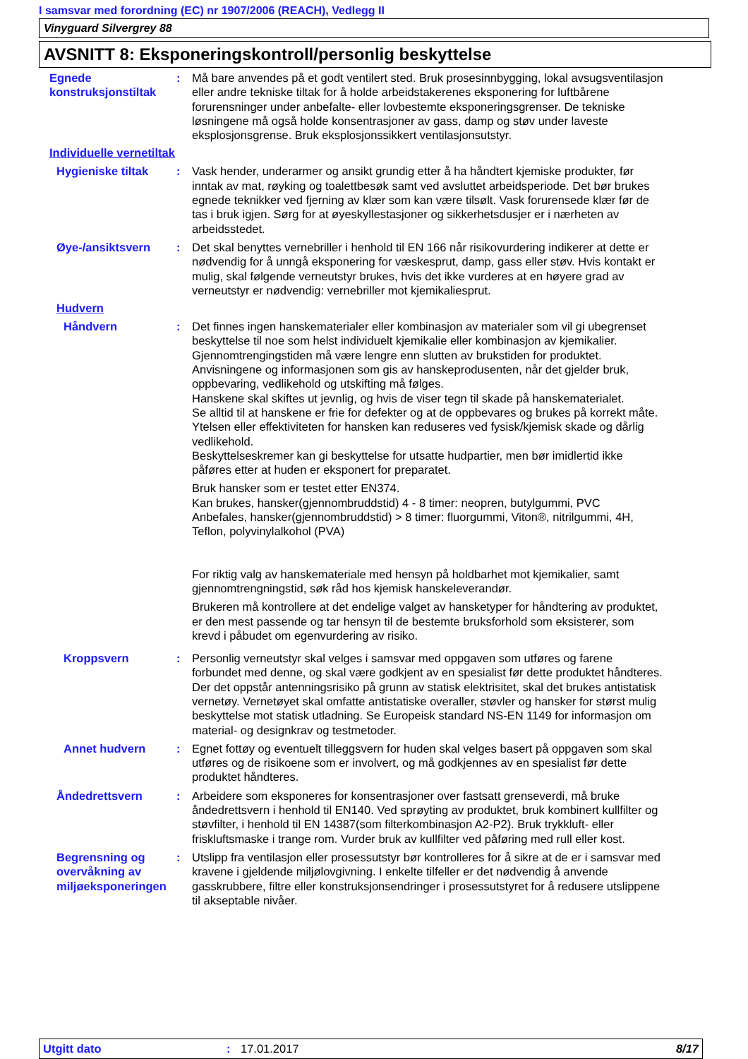I samsvar med forordning (EC) nr 1907/2006 (REACH), Vedlegg II
Vinyguard Silvergrey 88
AVSNITT 8: Eksponeringskontroll/personlig beskyttelse
Egnede konstruksjonstiltak
: Må bare anvendes på et godt ventilert sted. Bruk prosesinnbygging, lokal avsugsventilasjon eller andre tekniske tiltak for å holde arbeidstakerenes eksponering for luftbårene forurensninger under anbefalte- eller lovbestemte eksponeringsgrenser. De tekniske løsningene må også holde konsentrasjoner av gass, damp og støv under laveste eksplosjonsgrense. Bruk eksplosjonssikkert ventilasjonsutstyr.
Individuelle vernetiltak
Hygieniske tiltak : Vask hender, underarmer og ansikt grundig etter å ha håndtert kjemiske produkter, før inntak av mat, røyking og toalettbesøk samt ved avsluttet arbeidsperiode. Det bør brukes egnede teknikker ved fjerning av klær som kan være tilsølt. Vask forurensede klær før de tas i bruk igjen. Sørg for at øyeskyllestasjoner og sikkerhetsdusjer er i nærheten av arbeidsstedet.
Øye-/ansiktsvern : Det skal benyttes vernebriller i henhold til EN 166 når risikovurdering indikerer at dette er nødvendig for å unngå eksponering for væskesprut, damp, gass eller støv. Hvis kontakt er mulig, skal følgende verneutstyr brukes, hvis det ikke vurderes at en høyere grad av verneutstyr er nødvendig: vernebriller mot kjemikaliesprut.
Hudvern
Håndvern : Det finnes ingen hanskematerialer eller kombinasjon av materialer som vil gi ubegrenset beskyttelse til noe som helst individuelt kjemikalie eller kombinasjon av kjemikalier.
Gjennomtrengingstiden må være lengre enn slutten av brukstiden for produktet.
Anvisningene og informasjonen som gis av hanskeprodusenten, når det gjelder bruk, oppbevaring, vedlikehold og utskifting må følges.
Hanskene skal skiftes ut jevnlig, og hvis de viser tegn til skade på hanskematerialet.
Se alltid til at hanskene er frie for defekter og at de oppbevares og brukes på korrekt måte.
Ytelsen eller effektiviteten for hansken kan reduseres ved fysisk/kjemisk skade og dårlig vedlikehold.
Beskyttelseskremer kan gi beskyttelse for utsatte hudpartier, men bør imidlertid ikke påføres etter at huden er eksponert for preparatet.
Bruk hansker som er testet etter EN374.
Kan brukes, hansker(gjennombruddstid) 4 - 8 timer: neopren, butylgummi, PVC
Anbefales, hansker(gjennombruddstid) > 8 timer: fluorgummi, Viton®, nitrilgummi, 4H, Teflon, polyvinylalkohol (PVA)
For riktig valg av hanskemateriale med hensyn på holdbarhet mot kjemikalier, samt gjennomtrengningstid, søk råd hos kjemisk hanskeleverandør.
Brukeren må kontrollere at det endelige valget av hansketyper for håndtering av produktet, er den mest passende og tar hensyn til de bestemte bruksforhold som eksisterer, som krevd i påbudet om egenvurdering av risiko.
Kroppsvern : Personlig verneutstyr skal velges i samsvar med oppgaven som utføres og farene forbundet med denne, og skal være godkjent av en spesialist før dette produktet håndteres. Der det oppstår antenningsrisiko på grunn av statisk elektrisitet, skal det brukes antistatisk vernetøy. Vernetøyet skal omfatte antistatiske overaller, støvler og hansker for størst mulig beskyttelse mot statisk utladning. Se Europeisk standard NS-EN 1149 for informasjon om material- og designkrav og testmetoder.
Annet hudvern : Egnet fottøy og eventuelt tilleggsvern for huden skal velges basert på oppgaven som skal utføres og de risikoene som er involvert, og må godkjennes av en spesialist før dette produktet håndteres.
Åndedrettsvern : Arbeidere som eksponeres for konsentrasjoner over fastsatt grenseverdi, må bruke åndedrettsvern i henhold til EN140. Ved sprøyting av produktet, bruk kombinert kullfilter og støvfilter, i henhold til EN 14387(som filterkombinasjon A2-P2). Bruk trykkluft- eller friskluftsmaske i trange rom. Vurder bruk av kullfilter ved påføring med rull eller kost.
Begrensning og overvåkning av miljøeksponeringen
: Utslipp fra ventilasjon eller prosessutstyr bør kontrolleres for å sikre at de er i samsvar med kravene i gjeldende miljølovgivning. I enkelte tilfeller er det nødvendig å anvende gasskrubbere, filtre eller konstruksjonsendringer i prosessutstyret for å redusere utslippene til akseptable nivåer.
Utgitt dato: 17.01.2017 8/17